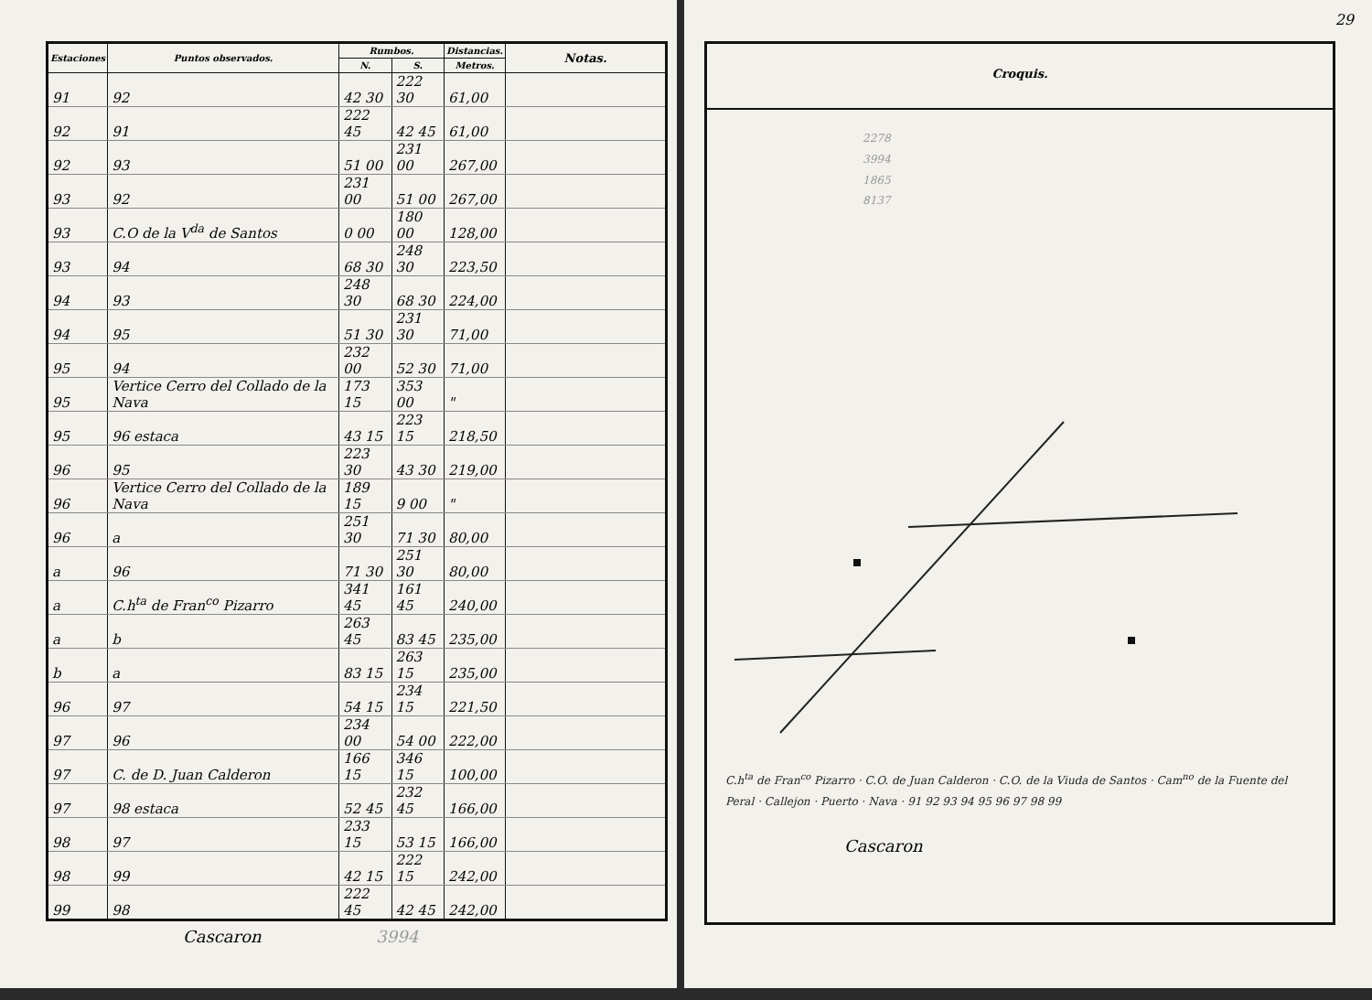| Estaciones | Puntos observados. | Rumbos. | | Distancias. | Notas. |
| --- | --- | --- | --- | --- | --- |
| | | N. | S. | Metros. | |
| 91 | 92 | 42 30 | 222 30 | 61,00 | |
| 92 | 91 | 222 45 | 42 45 | 61,00 | |
| 92 | 93 | 51 00 | 231 00 | 267,00 | |
| 93 | 92 | 231 00 | 51 00 | 267,00 | |
| 93 | C.O de la V<sup>da</sup> de Santos | 0 00 | 180 00 | 128,00 | |
| 93 | 94 | 68 30 | 248 30 | 223,50 | |
| 94 | 93 | 248 30 | 68 30 | 224,00 | |
| 94 | 95 | 51 30 | 231 30 | 71,00 | |
| 95 | 94 | 232 00 | 52 30 | 71,00 | |
| 95 | Vertice Cerro del Collado de la Nava | 173 15 | 353 00 | " | |
| 95 | 96 estaca | 43 15 | 223 15 | 218,50 | |
| 96 | 95 | 223 30 | 43 30 | 219,00 | |
| 96 | Vertice Cerro del Collado de la Nava | 189 15 | 9 00 | " | |
| 96 | a | 251 30 | 71 30 | 80,00 | |
| a | 96 | 71 30 | 251 30 | 80,00 | |
| a | C.h<sup>ta</sup> de Fran<sup>co</sup> Pizarro | 341 45 | 161 45 | 240,00 | |
| a | b | 263 45 | 83 45 | 235,00 | |
| b | a | 83 15 | 263 15 | 235,00 | |
| 96 | 97 | 54 15 | 234 15 | 221,50 | |
| 97 | 96 | 234 00 | 54 00 | 222,00 | |
| 97 | C. de D. Juan Calderon | 166 15 | 346 15 | 100,00 | |
| 97 | 98 estaca | 52 45 | 232 45 | 166,00 | |
| 98 | 97 | 233 15 | 53 15 | 166,00 | |
| 98 | 99 | 42 15 | 222 15 | 242,00 | |
| 99 | 98 | 222 45 | 42 45 | 242,00 | |
Cascaron 3994
29
Croquis.
2278
3994
1865
8137
C.h<sup>ta</sup> de Fran<sup>co</sup> Pizarro · C.O. de Juan Calderon · C.O. de la Viuda de Santos · Cam<sup>no</sup> de la Fuente del Peral · Callejon · Puerto · Nava · 91 92 93 94 95 96 97 98 99
Cascaron